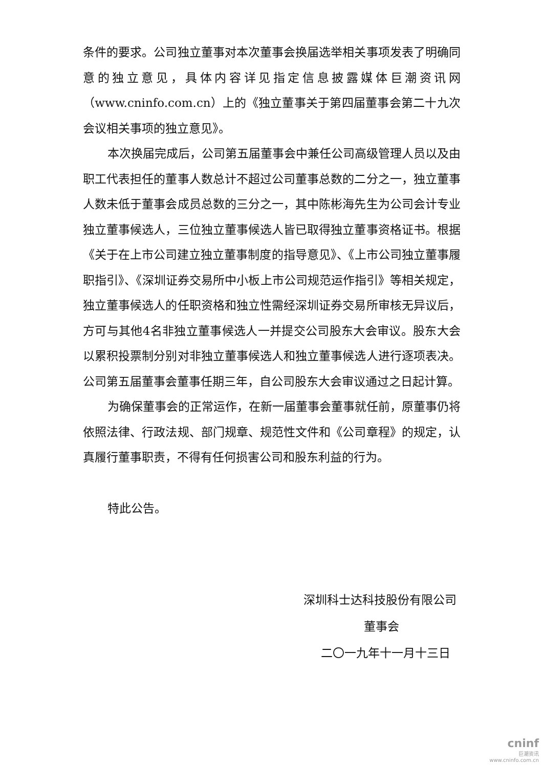条件的要求。公司独立董事对本次董事会换届选举相关事项发表了明确同意的独立意见，具体内容详见指定信息披露媒体巨潮资讯网（www.cninfo.com.cn）上的《独立董事关于第四届董事会第二十九次会议相关事项的独立意见》。
本次换届完成后，公司第五届董事会中兼任公司高级管理人员以及由职工代表担任的董事人数总计不超过公司董事总数的二分之一，独立董事人数未低于董事会成员总数的三分之一，其中陈彬海先生为公司会计专业独立董事候选人，三位独立董事候选人皆已取得独立董事资格证书。根据《关于在上市公司建立独立董事制度的指导意见》、《上市公司独立董事履职指引》、《深圳证券交易所中小板上市公司规范运作指引》等相关规定，独立董事候选人的任职资格和独立性需经深圳证券交易所审核无异议后，方可与其他4名非独立董事候选人一并提交公司股东大会审议。股东大会以累积投票制分别对非独立董事候选人和独立董事候选人进行逐项表决。公司第五届董事会董事任期三年，自公司股东大会审议通过之日起计算。
为确保董事会的正常运作，在新一届董事会董事就任前，原董事仍将依照法律、行政法规、部门规章、规范性文件和《公司章程》的规定，认真履行董事职责，不得有任何损害公司和股东利益的行为。
特此公告。
深圳科士达科技股份有限公司
董事会
二〇一九年十一月十三日
cninf
巨潮资讯
www.cninfo.com.cn